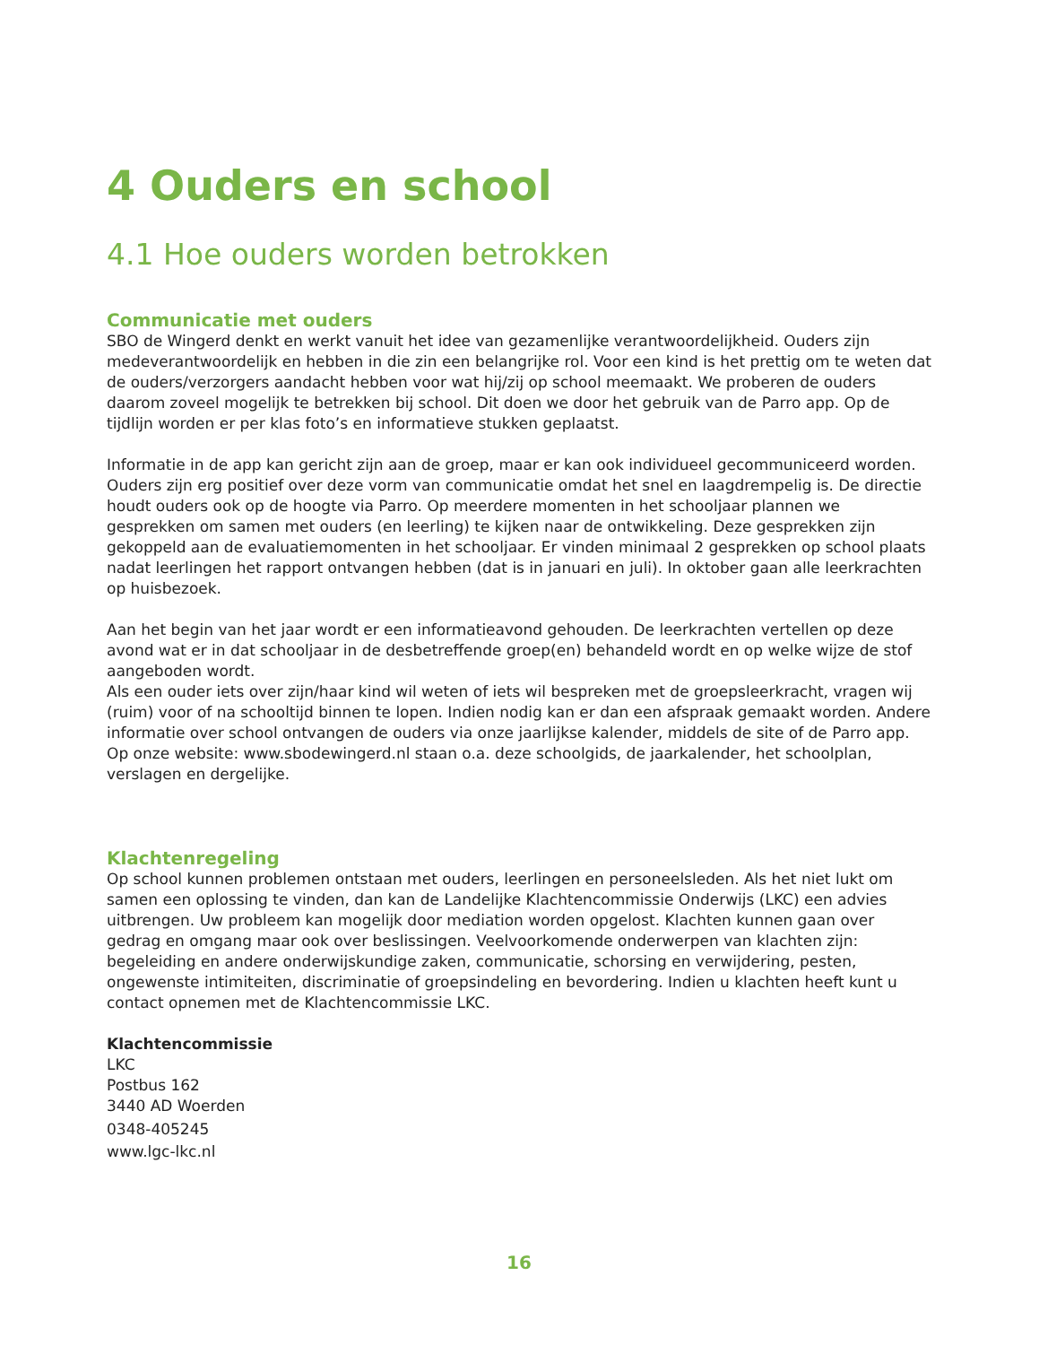4 Ouders en school
4.1 Hoe ouders worden betrokken
Communicatie met ouders
SBO de Wingerd denkt en werkt vanuit het idee van gezamenlijke verantwoordelijkheid. Ouders zijn medeverantwoordelijk en hebben in die zin een belangrijke rol. Voor een kind is het prettig om te weten dat de ouders/verzorgers aandacht hebben voor wat hij/zij op school meemaakt. We proberen de ouders daarom zoveel mogelijk te betrekken bij school. Dit doen we door het gebruik van de Parro app. Op de tijdlijn worden er per klas foto’s en informatieve stukken geplaatst.
Informatie in de app kan gericht zijn aan de groep, maar er kan ook individueel gecommuniceerd worden. Ouders zijn erg positief over deze vorm van communicatie omdat het snel en laagdrempelig is. De directie houdt ouders ook op de hoogte via Parro. Op meerdere momenten in het schooljaar plannen we gesprekken om samen met ouders (en leerling) te kijken naar de ontwikkeling. Deze gesprekken zijn gekoppeld aan de evaluatiemomenten in het schooljaar. Er vinden minimaal 2 gesprekken op school plaats nadat leerlingen het rapport ontvangen hebben (dat is in januari en juli). In oktober gaan alle leerkrachten op huisbezoek.
Aan het begin van het jaar wordt er een informatieavond gehouden. De leerkrachten vertellen op deze avond wat er in dat schooljaar in de desbetreffende groep(en) behandeld wordt en op welke wijze de stof aangeboden wordt.
Als een ouder iets over zijn/haar kind wil weten of iets wil bespreken met de groepsleerkracht, vragen wij (ruim) voor of na schooltijd binnen te lopen. Indien nodig kan er dan een afspraak gemaakt worden. Andere informatie over school ontvangen de ouders via onze jaarlijkse kalender, middels de site of de Parro app. Op onze website: www.sbodewingerd.nl staan o.a. deze schoolgids, de jaarkalender, het schoolplan, verslagen en dergelijke.
Klachtenregeling
Op school kunnen problemen ontstaan met ouders, leerlingen en personeelsleden. Als het niet lukt om samen een oplossing te vinden, dan kan de Landelijke Klachtencommissie Onderwijs (LKC) een advies uitbrengen. Uw probleem kan mogelijk door mediation worden opgelost. Klachten kunnen gaan over gedrag en omgang maar ook over beslissingen. Veelvoorkomende onderwerpen van klachten zijn: begeleiding en andere onderwijskundige zaken, communicatie, schorsing en verwijdering, pesten, ongewenste intimiteiten, discriminatie of groepsindeling en bevordering. Indien u klachten heeft kunt u contact opnemen met de Klachtencommissie LKC.
Klachtencommissie
LKC
Postbus 162
3440 AD Woerden
0348-405245
www.lgc-lkc.nl
16